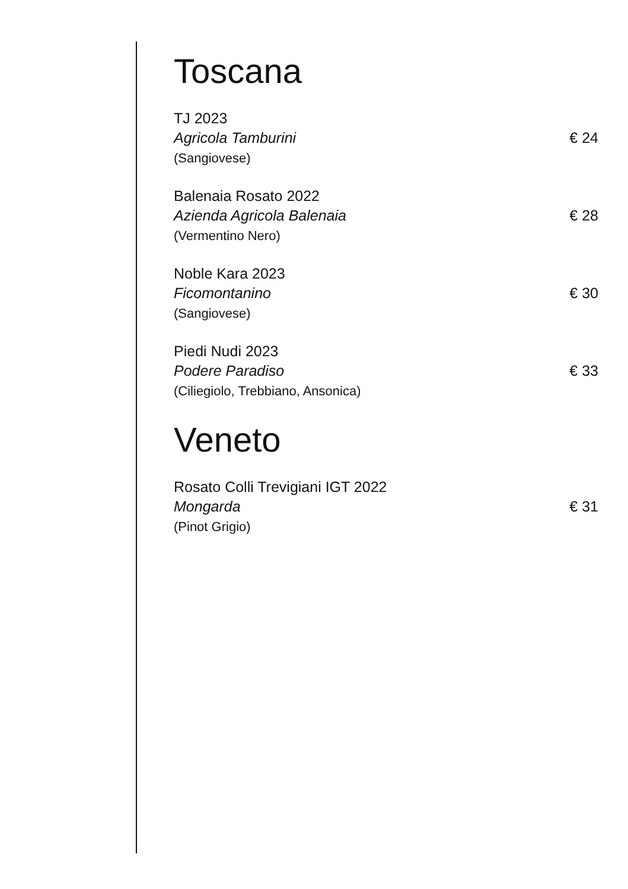Toscana
TJ 2023
Agricola Tamburini € 24
(Sangiovese)
Balenaia Rosato 2022
Azienda Agricola Balenaia € 28
(Vermentino Nero)
Noble Kara 2023
Ficomontanino € 30
(Sangiovese)
Piedi Nudi 2023
Podere Paradiso € 33
(Ciliegiolo, Trebbiano, Ansonica)
Veneto
Rosato Colli Trevigiani IGT 2022
Mongarda € 31
(Pinot Grigio)